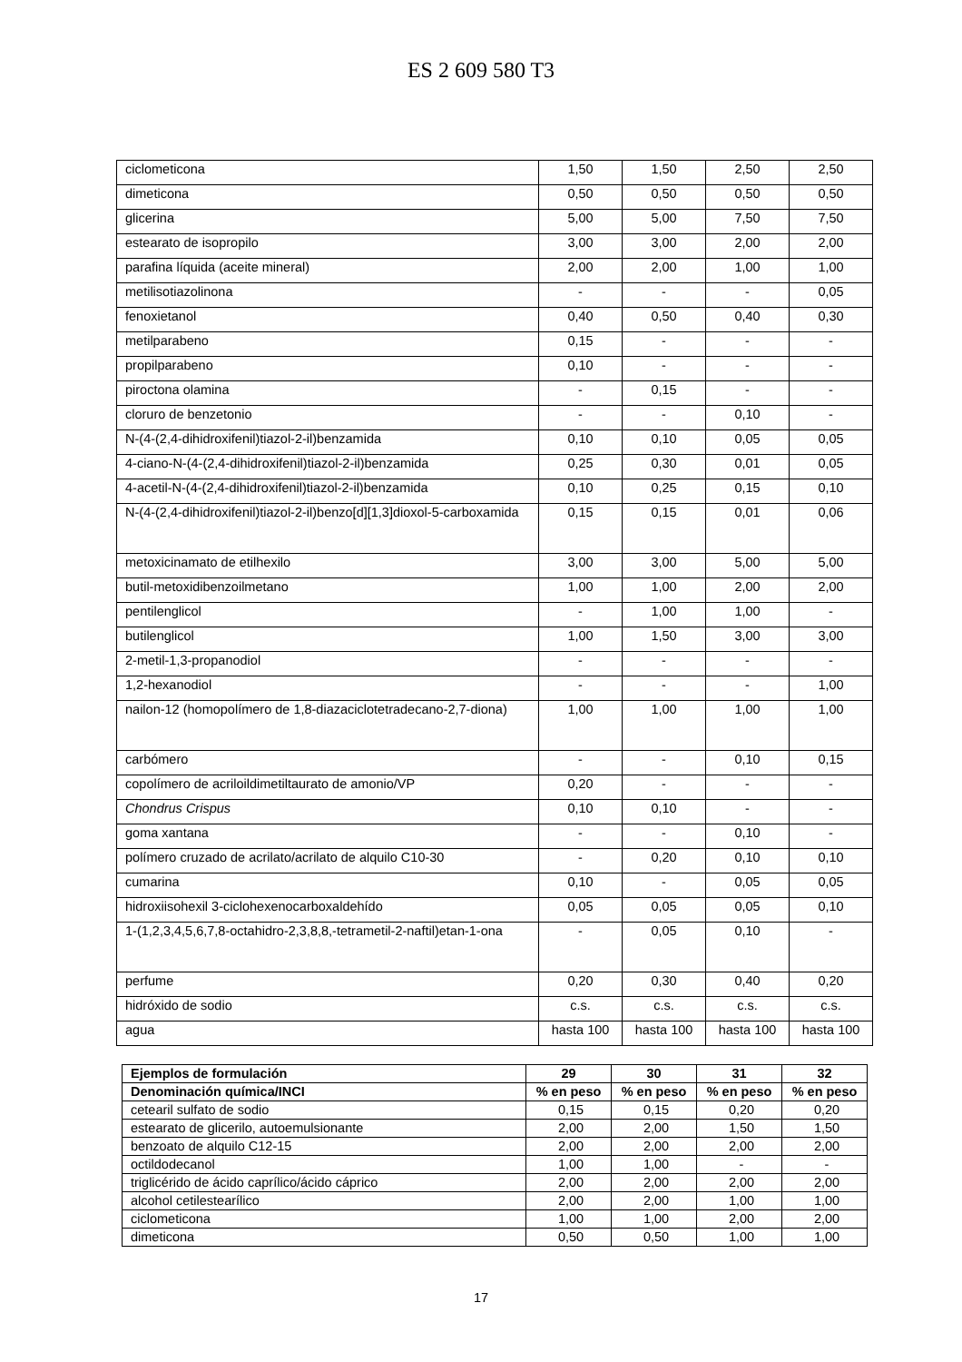ES 2 609 580 T3
| ciclometicona | 1,50 | 1,50 | 2,50 | 2,50 |
| dimeticona | 0,50 | 0,50 | 0,50 | 0,50 |
| glicerina | 5,00 | 5,00 | 7,50 | 7,50 |
| estearato de isopropilo | 3,00 | 3,00 | 2,00 | 2,00 |
| parafina líquida (aceite mineral) | 2,00 | 2,00 | 1,00 | 1,00 |
| metilisotiazolinona | - | - | - | 0,05 |
| fenoxietanol | 0,40 | 0,50 | 0,40 | 0,30 |
| metilparabeno | 0,15 | - | - | - |
| propilparabeno | 0,10 | - | - | - |
| piroctona olamina | - | 0,15 | - | - |
| cloruro de benzetonio | - | - | 0,10 | - |
| N-(4-(2,4-dihidroxifenil)tiazol-2-il)benzamida | 0,10 | 0,10 | 0,05 | 0,05 |
| 4-ciano-N-(4-(2,4-dihidroxifenil)tiazol-2-il)benzamida | 0,25 | 0,30 | 0,01 | 0,05 |
| 4-acetil-N-(4-(2,4-dihidroxifenil)tiazol-2-il)benzamida | 0,10 | 0,25 | 0,15 | 0,10 |
| N-(4-(2,4-dihidroxifenil)tiazol-2-il)benzo[d][1,3]dioxol-5-carboxamida | 0,15 | 0,15 | 0,01 | 0,06 |
| metoxicinamato de etilhexilo | 3,00 | 3,00 | 5,00 | 5,00 |
| butil-metoxidibenzoilmetano | 1,00 | 1,00 | 2,00 | 2,00 |
| pentilenglicol | - | 1,00 | 1,00 | - |
| butilenglicol | 1,00 | 1,50 | 3,00 | 3,00 |
| 2-metil-1,3-propanodiol | - | - | - | - |
| 1,2-hexanodiol | - | - | - | 1,00 |
| nailon-12 (homopolímero de 1,8-diazaciclotetradecano-2,7-diona) | 1,00 | 1,00 | 1,00 | 1,00 |
| carbómero | - | - | 0,10 | 0,15 |
| copolímero de acriloildimetiltaurato de amonio/VP | 0,20 | - | - | - |
| Chondrus Crispus | 0,10 | 0,10 | - | - |
| goma xantana | - | - | 0,10 | - |
| polímero cruzado de acrilato/acrilato de alquilo C10-30 | - | 0,20 | 0,10 | 0,10 |
| cumarina | 0,10 | - | 0,05 | 0,05 |
| hidroxiisohexil 3-ciclohexenocarboxaldehído | 0,05 | 0,05 | 0,05 | 0,10 |
| 1-(1,2,3,4,5,6,7,8-octahidro-2,3,8,8,-tetrametil-2-naftil)etan-1-ona | - | 0,05 | 0,10 | - |
| perfume | 0,20 | 0,30 | 0,40 | 0,20 |
| hidróxido de sodio | c.s. | c.s. | c.s. | c.s. |
| agua | hasta 100 | hasta 100 | hasta 100 | hasta 100 |
| Ejemplos de formulación | 29 | 30 | 31 | 32 |
| --- | --- | --- | --- | --- |
| Denominación química/INCI | % en peso | % en peso | % en peso | % en peso |
| cetearil sulfato de sodio | 0,15 | 0,15 | 0,20 | 0,20 |
| estearato de glicerilo, autoemulsionante | 2,00 | 2,00 | 1,50 | 1,50 |
| benzoato de alquilo C12-15 | 2,00 | 2,00 | 2,00 | 2,00 |
| octildodecanol | 1,00 | 1,00 | - | - |
| triglicérido de ácido caprílico/ácido cáprico | 2,00 | 2,00 | 2,00 | 2,00 |
| alcohol cetilestearílico | 2,00 | 2,00 | 1,00 | 1,00 |
| ciclometicona | 1,00 | 1,00 | 2,00 | 2,00 |
| dimeticona | 0,50 | 0,50 | 1,00 | 1,00 |
17